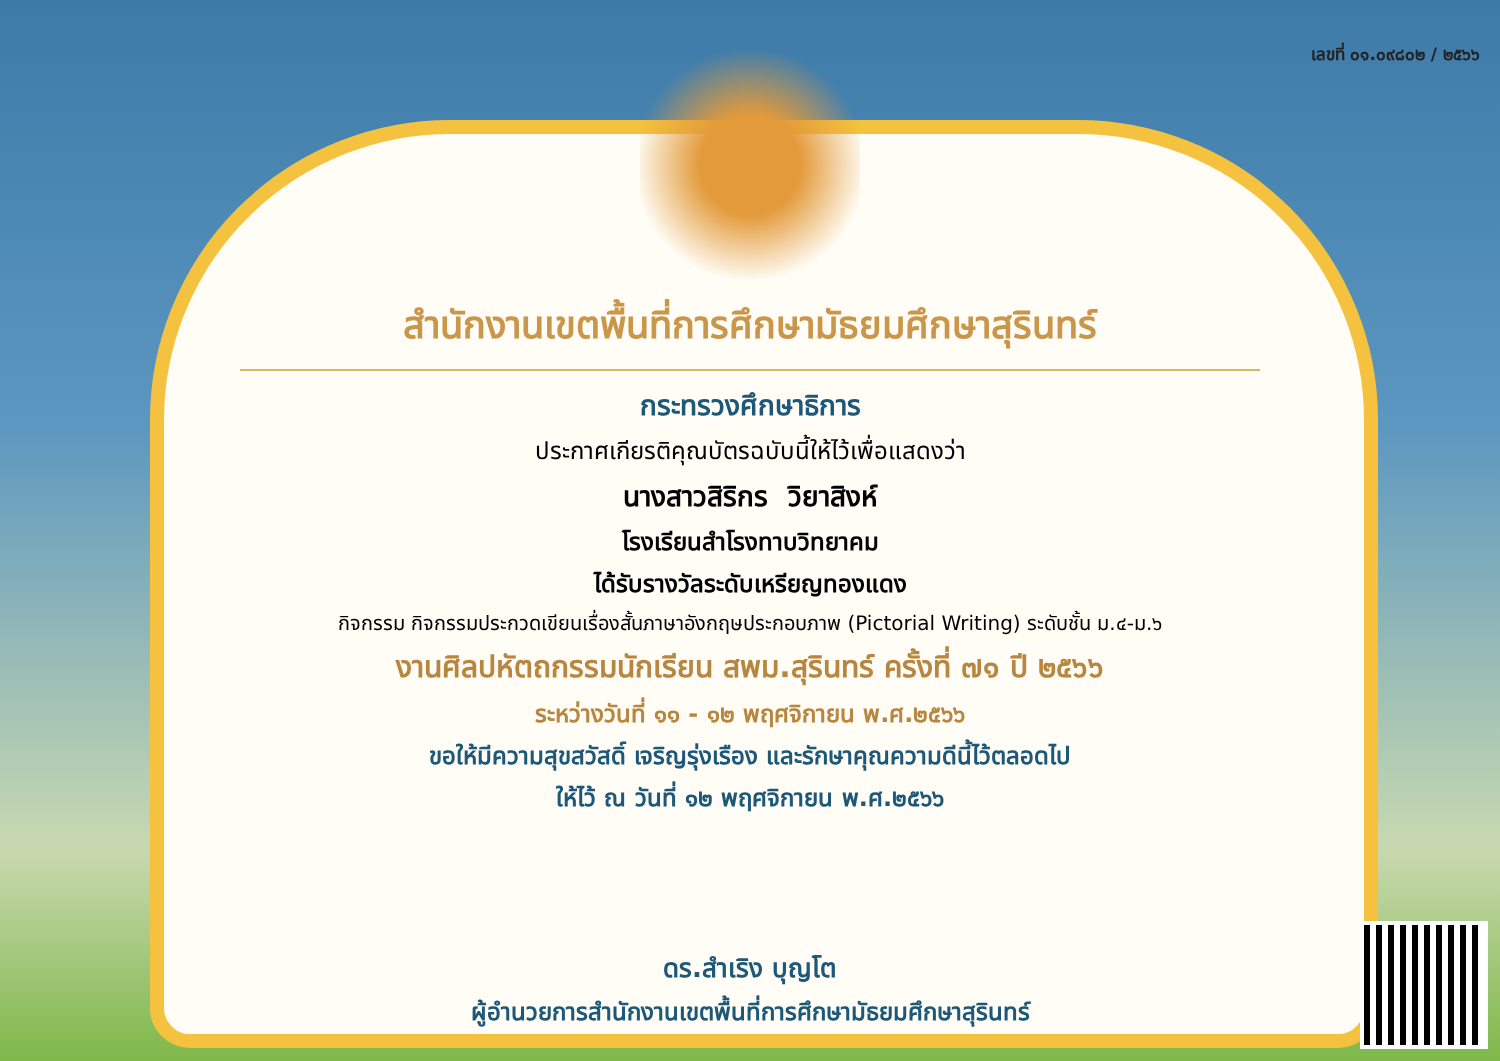เลขที่ ๐๑.๐๙๘๐๒ / ๒๕๖๖
สำนักงานเขตพื้นที่การศึกษามัธยมศึกษาสุรินทร์
กระทรวงศึกษาธิการ
ประกาศเกียรติคุณบัตรฉบับนี้ให้ไว้เพื่อแสดงว่า
นางสาวสิริกร วิยาสิงห์
โรงเรียนสำโรงทาบวิทยาคม
ได้รับรางวัลระดับเหรียญทองแดง
กิจกรรม กิจกรรมประกวดเขียนเรื่องสั้นภาษาอังกฤษประกอบภาพ (Pictorial Writing) ระดับชั้น ม.๔-ม.๖
งานศิลปหัตถกรรมนักเรียน สพม.สุรินทร์ ครั้งที่ ๗๑ ปี ๒๕๖๖
ระหว่างวันที่ ๑๑ - ๑๒ พฤศจิกายน พ.ศ.๒๕๖๖
ขอให้มีความสุขสวัสดิ์ เจริญรุ่งเรือง และรักษาคุณความดีนี้ไว้ตลอดไป
ให้ไว้ ณ วันที่ ๑๒ พฤศจิกายน พ.ศ.๒๕๖๖
ดร.สำเริง บุญโต
ผู้อำนวยการสำนักงานเขตพื้นที่การศึกษามัธยมศึกษาสุรินทร์